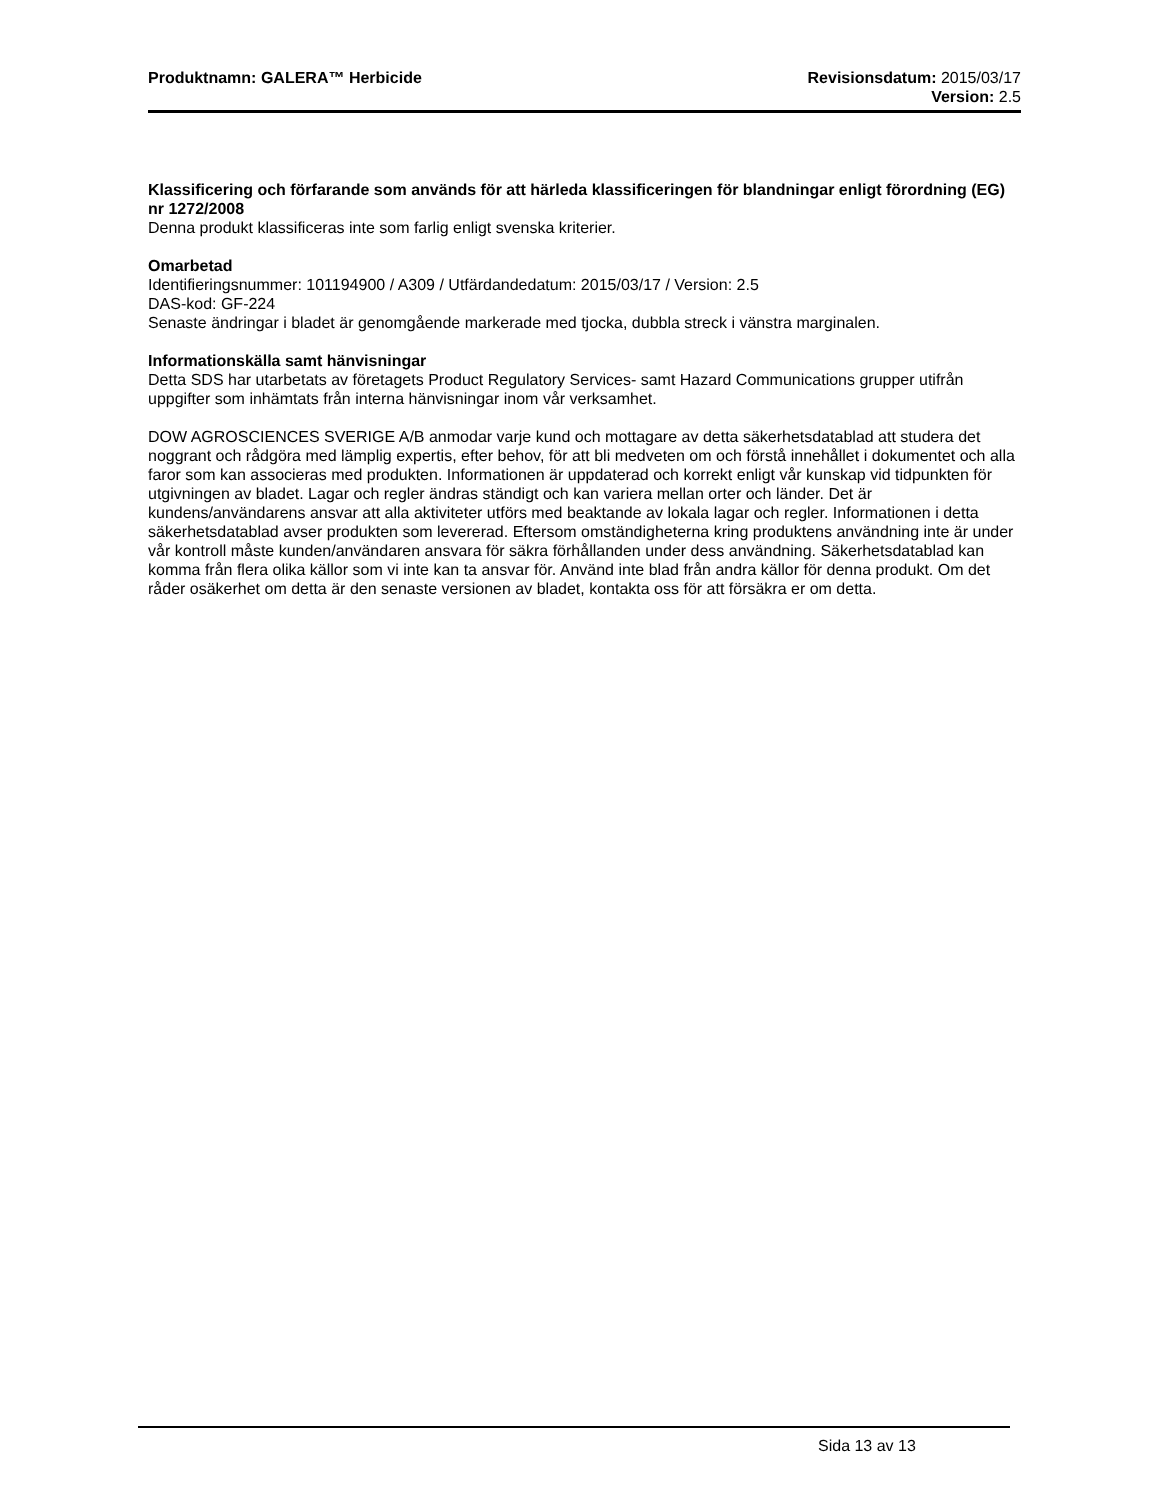Produktnamn: GALERA™ Herbicide Revisionsdatum: 2015/03/17
Version: 2.5
Klassificering och förfarande som används för att härleda klassificeringen för blandningar enligt förordning (EG) nr 1272/2008
Denna produkt klassificeras inte som farlig enligt svenska kriterier.
Omarbetad
Identifieringsnummer: 101194900 / A309 / Utfärdandedatum: 2015/03/17 / Version: 2.5
DAS-kod: GF-224
Senaste ändringar i bladet är genomgående markerade med tjocka, dubbla streck i vänstra marginalen.
Informationskälla samt hänvisningar
Detta SDS har utarbetats av företagets Product Regulatory Services- samt Hazard Communications grupper utifrån uppgifter som inhämtats från interna hänvisningar inom vår verksamhet.
DOW AGROSCIENCES SVERIGE A/B anmodar varje kund och mottagare av detta säkerhetsdatablad att studera det noggrant och rådgöra med lämplig expertis, efter behov, för att bli medveten om och förstå innehållet i dokumentet och alla faror som kan associeras med produkten. Informationen är uppdaterad och korrekt enligt vår kunskap vid tidpunkten för utgivningen av bladet. Lagar och regler ändras ständigt och kan variera mellan orter och länder. Det är kundens/användarens ansvar att alla aktiviteter utförs med beaktande av lokala lagar och regler. Informationen i detta säkerhetsdatablad avser produkten som levererad. Eftersom omständigheterna kring produktens användning inte är under vår kontroll måste kunden/användaren ansvara för säkra förhållanden under dess användning. Säkerhetsdatablad kan komma från flera olika källor som vi inte kan ta ansvar för. Använd inte blad från andra källor för denna produkt. Om det råder osäkerhet om detta är den senaste versionen av bladet, kontakta oss för att försäkra er om detta.
Sida 13 av 13